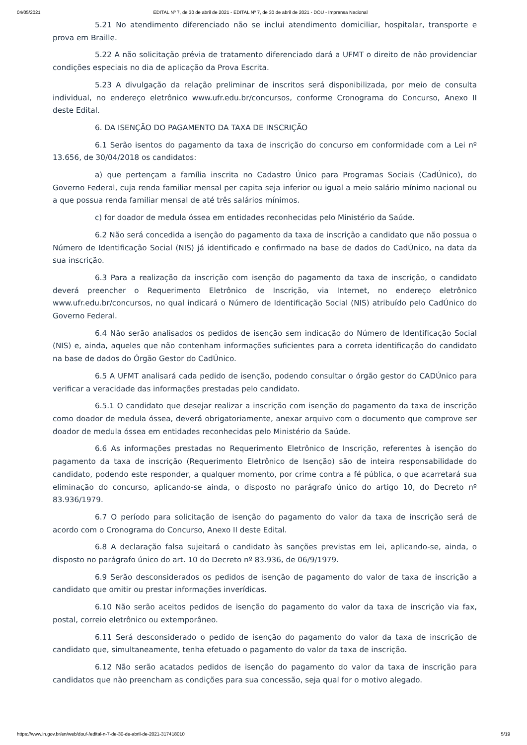04/05/2021 EDITAL Nº 7, de 30 de abril de 2021 - EDITAL Nº 7, de 30 de abril de 2021 - DOU - Imprensa Nacional
5.21 No atendimento diferenciado não se inclui atendimento domiciliar, hospitalar, transporte e prova em Braille.
5.22 A não solicitação prévia de tratamento diferenciado dará a UFMT o direito de não providenciar condições especiais no dia de aplicação da Prova Escrita.
5.23 A divulgação da relação preliminar de inscritos será disponibilizada, por meio de consulta individual, no endereço eletrônico www.ufr.edu.br/concursos, conforme Cronograma do Concurso, Anexo II deste Edital.
6. DA ISENÇÃO DO PAGAMENTO DA TAXA DE INSCRIÇÃO
6.1 Serão isentos do pagamento da taxa de inscrição do concurso em conformidade com a Lei nº 13.656, de 30/04/2018 os candidatos:
a) que pertençam a família inscrita no Cadastro Único para Programas Sociais (CadÚnico), do Governo Federal, cuja renda familiar mensal per capita seja inferior ou igual a meio salário mínimo nacional ou a que possua renda familiar mensal de até três salários mínimos.
c) for doador de medula óssea em entidades reconhecidas pelo Ministério da Saúde.
6.2 Não será concedida a isenção do pagamento da taxa de inscrição a candidato que não possua o Número de Identificação Social (NIS) já identificado e confirmado na base de dados do CadÚnico, na data da sua inscrição.
6.3 Para a realização da inscrição com isenção do pagamento da taxa de inscrição, o candidato deverá preencher o Requerimento Eletrônico de Inscrição, via Internet, no endereço eletrônico www.ufr.edu.br/concursos, no qual indicará o Número de Identificação Social (NIS) atribuído pelo CadÚnico do Governo Federal.
6.4 Não serão analisados os pedidos de isenção sem indicação do Número de Identificação Social (NIS) e, ainda, aqueles que não contenham informações suficientes para a correta identificação do candidato na base de dados do Órgão Gestor do CadÚnico.
6.5 A UFMT analisará cada pedido de isenção, podendo consultar o órgão gestor do CADÚnico para verificar a veracidade das informações prestadas pelo candidato.
6.5.1 O candidato que desejar realizar a inscrição com isenção do pagamento da taxa de inscrição como doador de medula óssea, deverá obrigatoriamente, anexar arquivo com o documento que comprove ser doador de medula óssea em entidades reconhecidas pelo Ministério da Saúde.
6.6 As informações prestadas no Requerimento Eletrônico de Inscrição, referentes à isenção do pagamento da taxa de inscrição (Requerimento Eletrônico de Isenção) são de inteira responsabilidade do candidato, podendo este responder, a qualquer momento, por crime contra a fé pública, o que acarretará sua eliminação do concurso, aplicando-se ainda, o disposto no parágrafo único do artigo 10, do Decreto nº 83.936/1979.
6.7 O período para solicitação de isenção do pagamento do valor da taxa de inscrição será de acordo com o Cronograma do Concurso, Anexo II deste Edital.
6.8 A declaração falsa sujeitará o candidato às sanções previstas em lei, aplicando-se, ainda, o disposto no parágrafo único do art. 10 do Decreto nº 83.936, de 06/9/1979.
6.9 Serão desconsiderados os pedidos de isenção de pagamento do valor de taxa de inscrição a candidato que omitir ou prestar informações inverídicas.
6.10 Não serão aceitos pedidos de isenção do pagamento do valor da taxa de inscrição via fax, postal, correio eletrônico ou extemporâneo.
6.11 Será desconsiderado o pedido de isenção do pagamento do valor da taxa de inscrição de candidato que, simultaneamente, tenha efetuado o pagamento do valor da taxa de inscrição.
6.12 Não serão acatados pedidos de isenção do pagamento do valor da taxa de inscrição para candidatos que não preencham as condições para sua concessão, seja qual for o motivo alegado.
https://www.in.gov.br/en/web/dou/-/edital-n-7-de-30-de-abril-de-2021-317418010 5/19